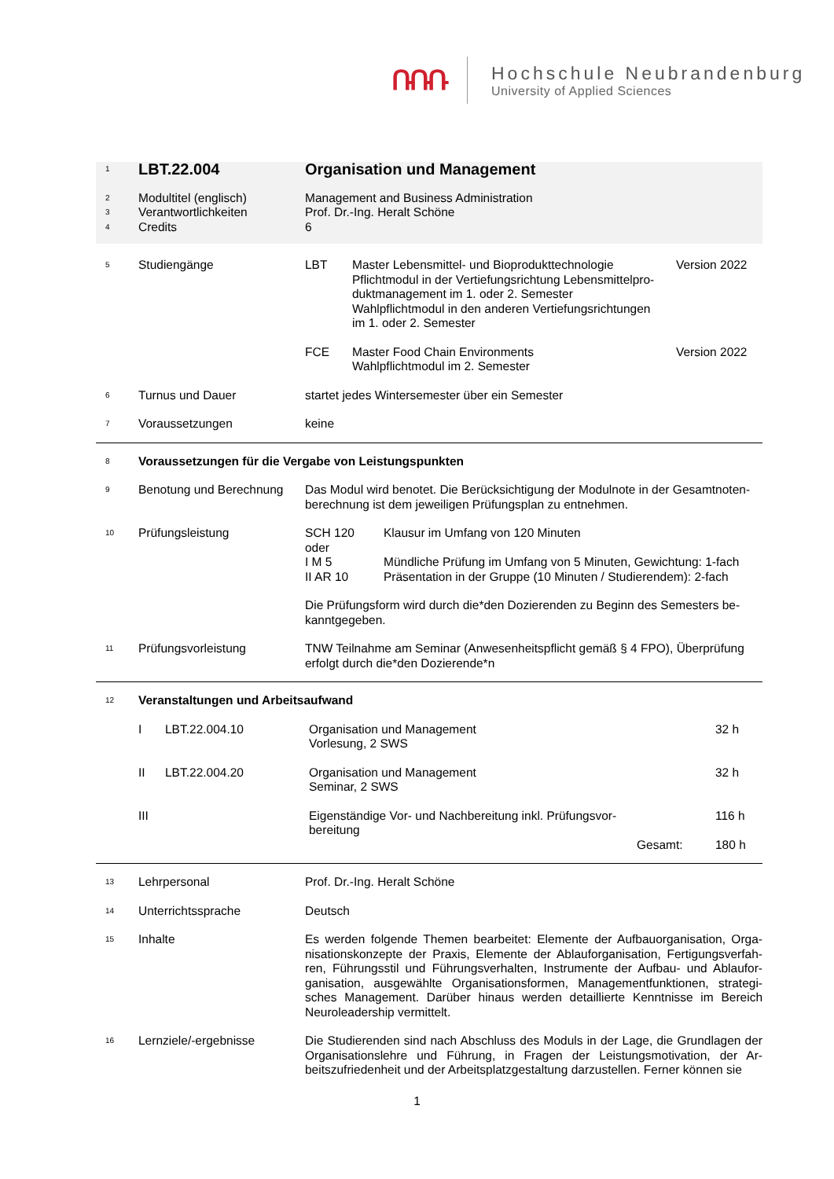ՌՌՌ
Hochschule Neubrandenburg
University of Applied Sciences
| 1 | LBT.22.004 | Organisation und Management | | |
| 2 | Modultitel (englisch) | Management and Business Administration | | |
| 3 | Verantwortlichkeiten | Prof. Dr.-Ing. Heralt Schöne | | |
| 4 | Credits | 6 | | |
| 5 | Studiengänge | LBT | Master Lebensmittel- und Bioprodukttechnologie Pflichtmodul in der Vertiefungsrichtung Lebensmittelpro- duktmanagement im 1. oder 2. Semester Wahlpflichtmodul in den anderen Vertiefungsrichtungen im 1. oder 2. Semester | Version 2022 |
| | | FCE | Master Food Chain Environments Wahlpflichtmodul im 2. Semester | Version 2022 |
| 6 | Turnus und Dauer | startet jedes Wintersemester über ein Semester | | |
| 7 | Voraussetzungen | keine | | |
| 8 | Voraussetzungen für die Vergabe von Leistungspunkten | | | |
| 9 | Benotung und Berechnung | Das Modul wird benotet. Die Berücksichtigung der Modulnote in der Gesamtnoten-berechnung ist dem jeweiligen Prüfungsplan zu entnehmen. | | |
| 10 | Prüfungsleistung | / SCH 120 / Klausur im Umfang von 120 Minuten / / oder / / / I M 5 / Mündliche Prüfung im Umfang von 5 Minuten, Gewichtung: 1-fach / / II AR 10 / Präsentation in der Gruppe (10 Minuten / Studierendem): 2-fach / Die Prüfungsform wird durch die*den Dozierenden zu Beginn des Semesters be-kanntgegeben. | | |
| 11 | Prüfungsvorleistung | TNW Teilnahme am Seminar (Anwesenheitspflicht gemäß § 4 FPO), Überprüfung erfolgt durch die*den Dozierende*n | | |
| 12 | Veranstaltungen und Arbeitsaufwand | | | |
| | / I / LBT.22.004.10 / Organisation und Management Vorlesung, 2 SWS / / 32 h / / II / LBT.22.004.20 / Organisation und Management Seminar, 2 SWS / / 32 h / / III / / Eigenständige Vor- und Nachbereitung inkl. Prüfungsvor-bereitung / / 116 h / / / / / Gesamt: / 180 h / | | | |
| 13 | Lehrpersonal | Prof. Dr.-Ing. Heralt Schöne | | |
| 14 | Unterrichtssprache | Deutsch | | |
| 15 | Inhalte | Es werden folgende Themen bearbeitet: Elemente der Aufbauorganisation, Orga-nisationskonzepte der Praxis, Elemente der Ablauforganisation, Fertigungsverfah-ren, Führungsstil und Führungsverhalten, Instrumente der Aufbau- und Ablaufor-ganisation, ausgewählte Organisationsformen, Managementfunktionen, strategi-sches Management. Darüber hinaus werden detaillierte Kenntnisse im Bereich Neuroleadership vermittelt. | | |
| 16 | Lernziele/-ergebnisse | Die Studierenden sind nach Abschluss des Moduls in der Lage, die Grundlagen der Organisationslehre und Führung, in Fragen der Leistungsmotivation, der Ar-beitszufriedenheit und der Arbeitsplatzgestaltung darzustellen. Ferner können sie | | |
1